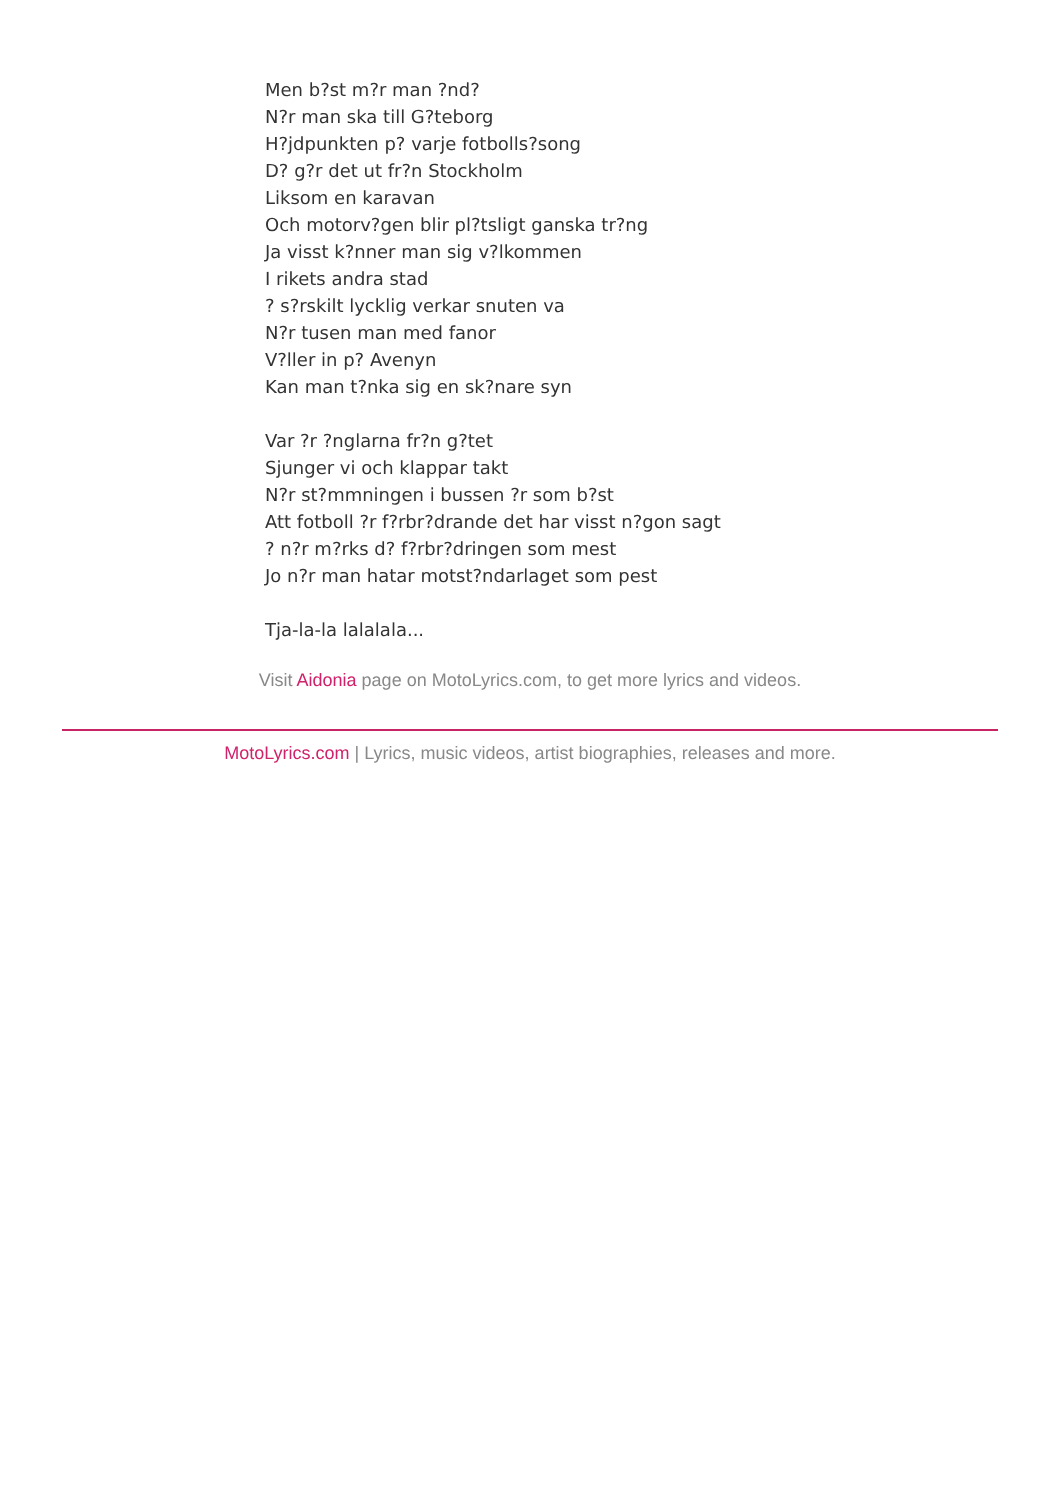Men b?st m?r man ?nd?
N?r man ska till G?teborg
H?jdpunkten p? varje fotbolls?song
D? g?r det ut fr?n Stockholm
Liksom en karavan
Och motorv?gen blir pl?tsligt ganska tr?ng
Ja visst k?nner man sig v?lkommen
I rikets andra stad
? s?rskilt lycklig verkar snuten va
N?r tusen man med fanor
V?ller in p? Avenyn
Kan man t?nka sig en sk?nare syn
Var ?r ?nglarna fr?n g?tet
Sjunger vi och klappar takt
N?r st?mmningen i bussen ?r som b?st
Att fotboll ?r f?rbr?drande det har visst n?gon sagt
? n?r m?rks d? f?rbr?dringen som mest
Jo n?r man hatar motst?ndarlaget som pest
Tja-la-la lalalala...
Visit Aidonia page on MotoLyrics.com, to get more lyrics and videos.
MotoLyrics.com | Lyrics, music videos, artist biographies, releases and more.